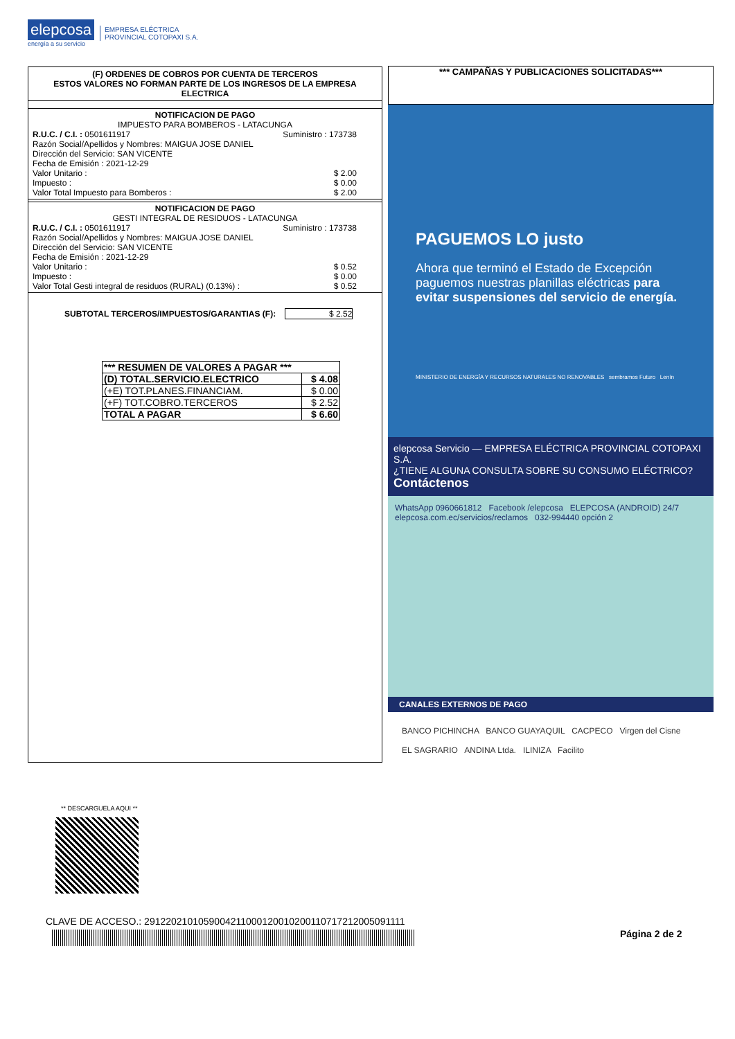elepcosa
energía a su servicio
EMPRESA ELÉCTRICA
PROVINCIAL COTOPAXI S.A.
(F) ORDENES DE COBROS POR CUENTA DE TERCEROS
ESTOS VALORES NO FORMAN PARTE DE LOS INGRESOS DE LA EMPRESA ELECTRICA
NOTIFICACION DE PAGO
IMPUESTO PARA BOMBEROS - LATACUNGA
R.U.C. / C.I. : 0501611917 Suministro : 173738
Razón Social/Apellidos y Nombres: MAIGUA JOSE DANIEL
Dirección del Servicio: SAN VICENTE
Fecha de Emisión : 2021-12-29
Valor Unitario : $ 2.00
Impuesto : $ 0.00
Valor Total Impuesto para Bomberos : $ 2.00
NOTIFICACION DE PAGO
GESTI INTEGRAL DE RESIDUOS - LATACUNGA
R.U.C. / C.I. : 0501611917 Suministro : 173738
Razón Social/Apellidos y Nombres: MAIGUA JOSE DANIEL
Dirección del Servicio: SAN VICENTE
Fecha de Emisión : 2021-12-29
Valor Unitario : $ 0.52
Impuesto : $ 0.00
Valor Total Gesti integral de residuos (RURAL) (0.13%) : $ 0.52
SUBTOTAL TERCEROS/IMPUESTOS/GARANTIAS (F): $ 2.52
| *** RESUMEN DE VALORES A PAGAR *** | |
| (D) TOTAL.SERVICIO.ELECTRICO | $ 4.08 |
| (+E) TOT.PLANES.FINANCIAM. | $ 0.00 |
| (+F) TOT.COBRO.TERCEROS | $ 2.52 |
| TOTAL A PAGAR | $ 6.60 |
*** CAMPAÑAS Y PUBLICACIONES SOLICITADAS***
PAGUEMOS LO justo
Ahora que terminó el Estado de Excepción paguemos nuestras planillas eléctricas para evitar suspensiones del servicio de energía.
MINISTERIO DE ENERGÍA Y RECURSOS NATURALES NO RENOVABLES sembramos Futuro Lenín
elepcosa Servicio — EMPRESA ELÉCTRICA PROVINCIAL COTOPAXI S.A.
¿TIENE ALGUNA CONSULTA SOBRE SU CONSUMO ELÉCTRICO? Contáctenos
WhatsApp 0960661812 Facebook /elepcosa ELEPCOSA (ANDROID) 24/7 elepcosa.com.ec/servicios/reclamos 032-994440 opción 2
CANALES EXTERNOS DE PAGO
BANCO PICHINCHA BANCO GUAYAQUIL CACPECO Virgen del Cisne
EL SAGRARIO ANDINA Ltda. ILINIZA Facilito
** DESCARGUELA AQUI **
CLAVE DE ACCESO.: 2912202101059004211000120010200110717212005091111
Página 2 de 2